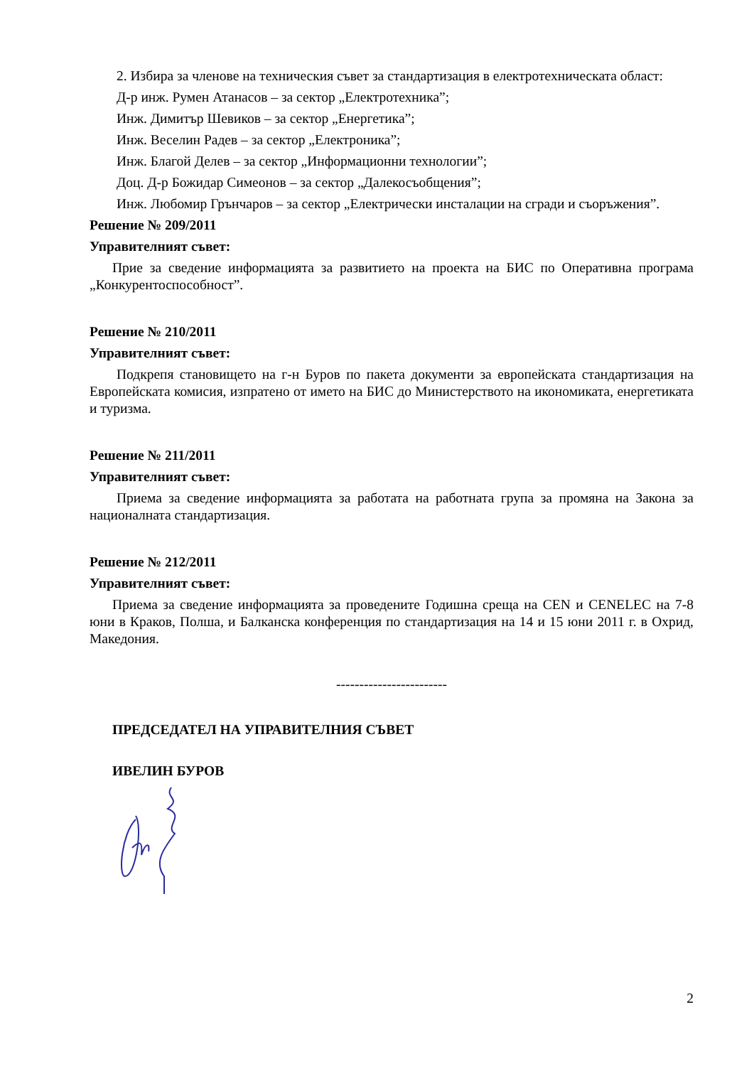2. Избира за членове на техническия съвет за стандартизация в електротехническата област:
Д-р инж. Румен Атанасов – за сектор „Електротехника”;
Инж. Димитър Шевиков – за сектор „Енергетика”;
Инж. Веселин Радев – за сектор „Електроника”;
Инж. Благой Делев – за сектор „Информационни технологии”;
Доц. Д-р Божидар Симеонов – за сектор „Далекосъобщения”;
Инж. Любомир Грънчаров – за сектор „Електрически инсталации на сгради и съоръжения”.
Решение № 209/2011
Управителният съвет:
Прие за сведение информацията за развитието на проекта на БИС по Оперативна програма „Конкурентоспособност”.
Решение № 210/2011
Управителният съвет:
Подкрепя становището на г-н Буров по пакета документи за европейската стандартизация на Европейската комисия, изпратено от името на БИС до Министерството на икономиката, енергетиката и туризма.
Решение № 211/2011
Управителният съвет:
Приема за сведение информацията за работата на работната група за промяна на Закона за националната стандартизация.
Решение № 212/2011
Управителният съвет:
Приема за сведение информацията за проведените Годишна среща на CEN и CENELEC на 7-8 юни в Краков, Полша, и Балканска конференция по стандартизация на 14 и 15 юни 2011 г. в Охрид, Македония.
------------------------
ПРЕДСЕДАТЕЛ НА УПРАВИТЕЛНИЯ СЪВЕТ
ИВЕЛИН БУРОВ
2